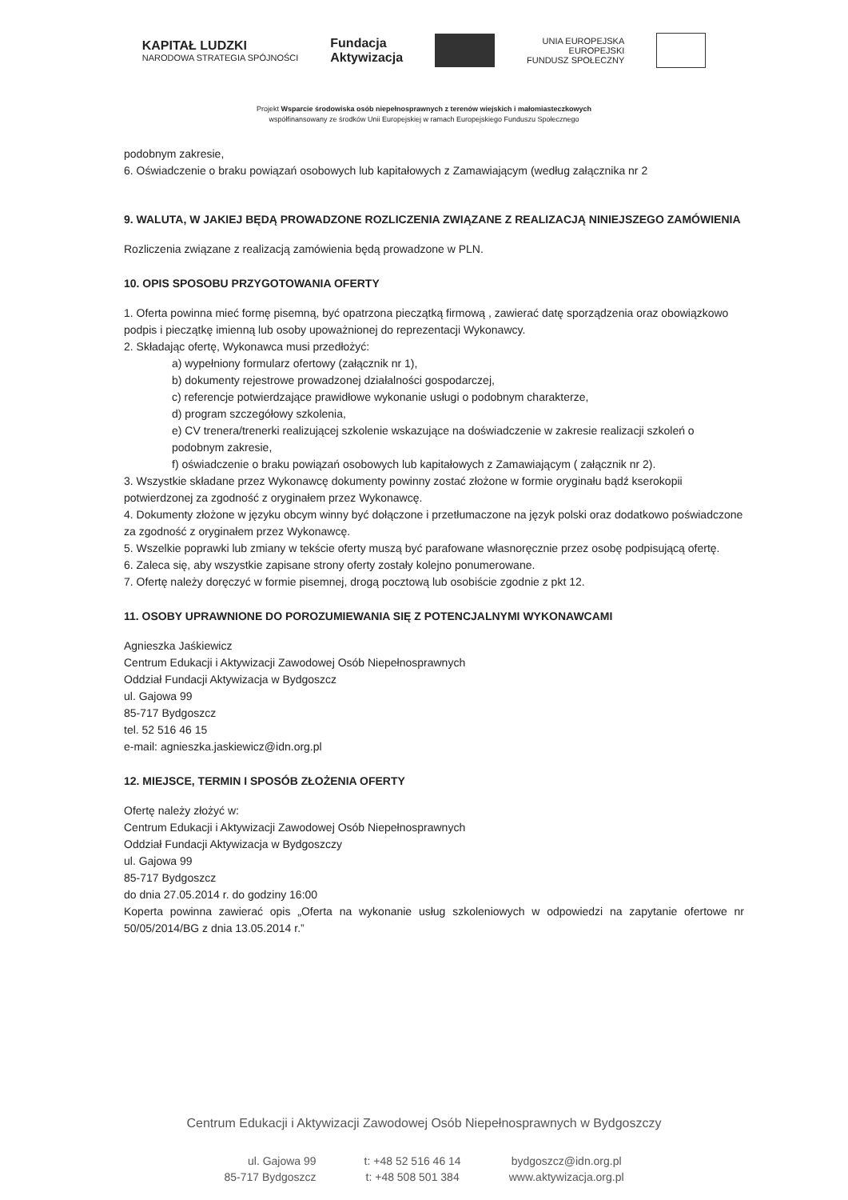KAPITAŁ LUDZKI
NARODOWA STRATEGIA SPÓJNOŚCI
Fundacja
Aktywizacja
UNIA EUROPEJSKA
EUROPEJSKI
FUNDUSZ SPOŁECZNY
Projekt Wsparcie środowiska osób niepełnosprawnych z terenów wiejskich i małomiasteczkowych
współfinansowany ze środków Unii Europejskiej w ramach Europejskiego Funduszu Społecznego
podobnym zakresie,
6. Oświadczenie o braku powiązań osobowych lub kapitałowych z Zamawiającym (według załącznika nr 2
9. WALUTA, W JAKIEJ BĘDĄ PROWADZONE ROZLICZENIA ZWIĄZANE Z REALIZACJĄ NINIEJSZEGO ZAMÓWIENIA
Rozliczenia związane z realizacją zamówienia będą prowadzone w PLN.
10. OPIS SPOSOBU PRZYGOTOWANIA OFERTY
1. Oferta powinna mieć formę pisemną, być opatrzona pieczątką firmową , zawierać datę sporządzenia oraz obowiązkowo podpis i pieczątkę imienną lub osoby upoważnionej do reprezentacji Wykonawcy.
2. Składając ofertę, Wykonawca musi przedłożyć:
a) wypełniony formularz ofertowy (załącznik nr 1),
b) dokumenty rejestrowe prowadzonej działalności gospodarczej,
c) referencje potwierdzające prawidłowe wykonanie usługi o podobnym charakterze,
d) program szczegółowy szkolenia,
e) CV trenera/trenerki realizującej szkolenie wskazujące na doświadczenie w zakresie realizacji szkoleń o podobnym zakresie,
f) oświadczenie o braku powiązań osobowych lub kapitałowych z Zamawiającym ( załącznik nr 2).
3. Wszystkie składane przez Wykonawcę dokumenty powinny zostać złożone w formie oryginału bądź kserokopii potwierdzonej za zgodność z oryginałem przez Wykonawcę.
4. Dokumenty złożone w języku obcym winny być dołączone i przetłumaczone na język polski oraz dodatkowo poświadczone za zgodność z oryginałem przez Wykonawcę.
5. Wszelkie poprawki lub zmiany w tekście oferty muszą być parafowane własnoręcznie przez osobę podpisującą ofertę.
6. Zaleca się, aby wszystkie zapisane strony oferty zostały kolejno ponumerowane.
7. Ofertę należy doręczyć w formie pisemnej, drogą pocztową lub osobiście zgodnie z pkt 12.
11. OSOBY UPRAWNIONE DO POROZUMIEWANIA SIĘ Z POTENCJALNYMI WYKONAWCAMI
Agnieszka Jaśkiewicz
Centrum Edukacji i Aktywizacji Zawodowej Osób Niepełnosprawnych
Oddział Fundacji Aktywizacja w Bydgoszcz
ul. Gajowa 99
85-717 Bydgoszcz
tel. 52 516 46 15
e-mail: agnieszka.jaskiewicz@idn.org.pl
12. MIEJSCE, TERMIN I SPOSÓB ZŁOŻENIA OFERTY
Ofertę należy złożyć w:
Centrum Edukacji i Aktywizacji Zawodowej Osób Niepełnosprawnych
Oddział Fundacji Aktywizacja w Bydgoszczy
ul. Gajowa 99
85-717 Bydgoszcz
do dnia 27.05.2014 r. do godziny 16:00
Koperta powinna zawierać opis „Oferta na wykonanie usług szkoleniowych w odpowiedzi na zapytanie ofertowe nr 50/05/2014/BG z dnia 13.05.2014 r.”
Centrum Edukacji i Aktywizacji Zawodowej Osób Niepełnosprawnych w Bydgoszczy
ul. Gajowa 99
85-717 Bydgoszcz
t: +48 52 516 46 14
t: +48 508 501 384
bydgoszcz@idn.org.pl
www.aktywizacja.org.pl